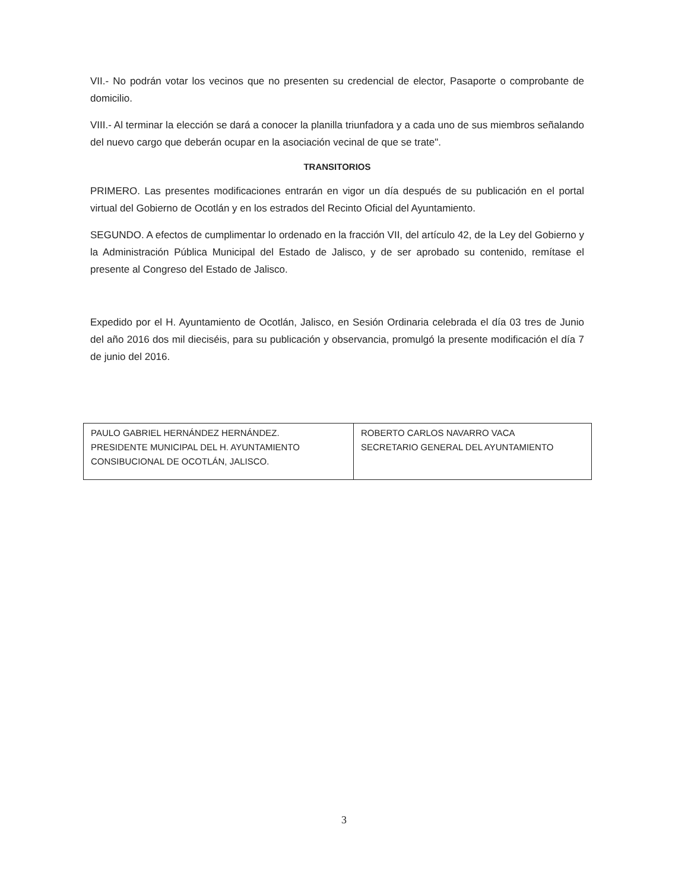VII.- No podrán votar los vecinos que no presenten su credencial de elector, Pasaporte o comprobante de domicilio.
VIII.- Al terminar la elección se dará a conocer la planilla triunfadora y a cada uno de sus miembros señalando del nuevo cargo que deberán ocupar en la asociación vecinal de que se trate".
TRANSITORIOS
PRIMERO. Las presentes modificaciones entrarán en vigor un día después de su publicación en el portal virtual del Gobierno de Ocotlán y en los estrados del Recinto Oficial del Ayuntamiento.
SEGUNDO. A efectos de cumplimentar lo ordenado en la fracción VII, del artículo 42, de la Ley del Gobierno y la Administración Pública Municipal del Estado de Jalisco, y de ser aprobado su contenido, remítase el presente al Congreso del Estado de Jalisco.
Expedido por el H. Ayuntamiento de Ocotlán, Jalisco, en Sesión Ordinaria celebrada el día 03 tres de Junio del año 2016 dos mil dieciséis, para su publicación y observancia, promulgó la presente modificación el día 7 de junio del 2016.
| PAULO GABRIEL HERNÁNDEZ HERNÁNDEZ. PRESIDENTE MUNICIPAL DEL H. AYUNTAMIENTO CONSIBUCIONAL DE OCOTLÁN, JALISCO. | ROBERTO CARLOS NAVARRO VACA SECRETARIO GENERAL DEL AYUNTAMIENTO |
3